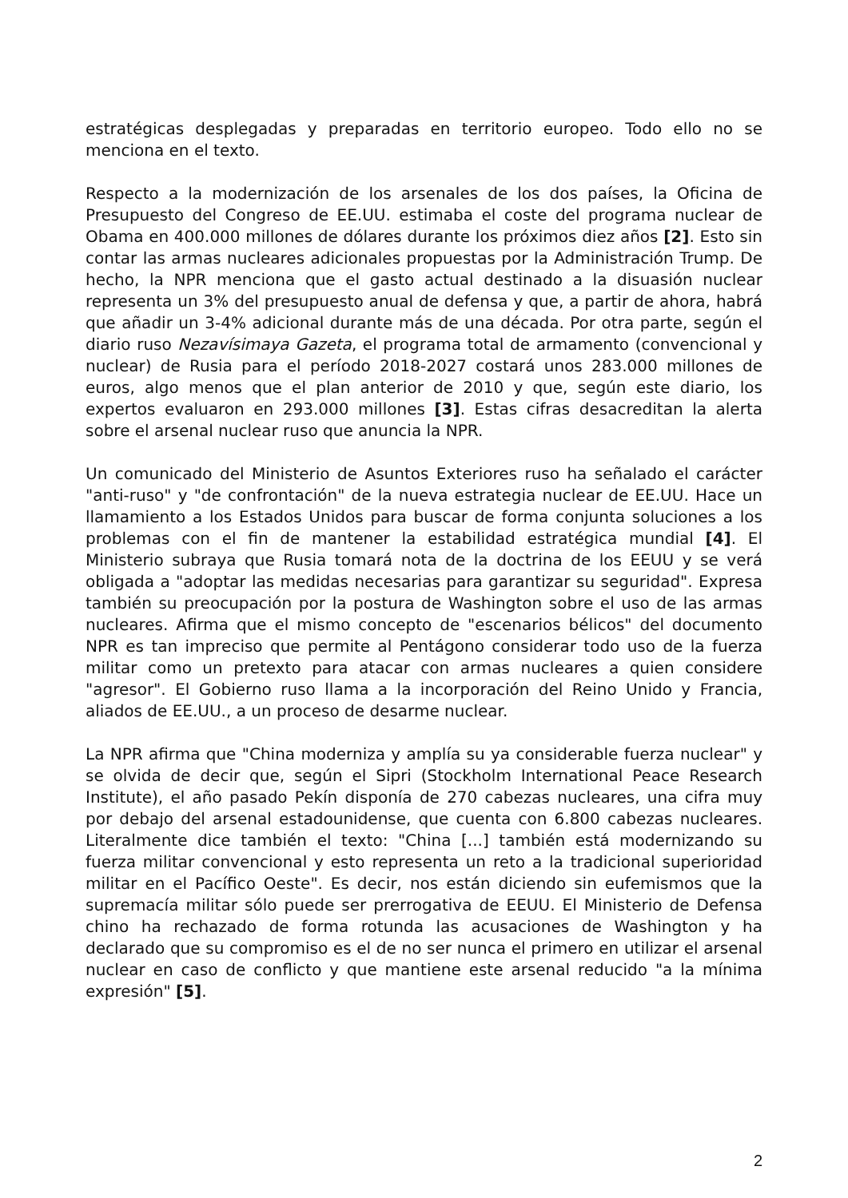estratégicas desplegadas y preparadas en territorio europeo. Todo ello no se menciona en el texto.
Respecto a la modernización de los arsenales de los dos países, la Oficina de Presupuesto del Congreso de EE.UU. estimaba el coste del programa nuclear de Obama en 400.000 millones de dólares durante los próximos diez años [2]. Esto sin contar las armas nucleares adicionales propuestas por la Administración Trump. De hecho, la NPR menciona que el gasto actual destinado a la disuasión nuclear representa un 3% del presupuesto anual de defensa y que, a partir de ahora, habrá que añadir un 3-4% adicional durante más de una década. Por otra parte, según el diario ruso Nezavísimaya Gazeta, el programa total de armamento (convencional y nuclear) de Rusia para el período 2018-2027 costará unos 283.000 millones de euros, algo menos que el plan anterior de 2010 y que, según este diario, los expertos evaluaron en 293.000 millones [3]. Estas cifras desacreditan la alerta sobre el arsenal nuclear ruso que anuncia la NPR.
Un comunicado del Ministerio de Asuntos Exteriores ruso ha señalado el carácter "anti-ruso" y "de confrontación" de la nueva estrategia nuclear de EE.UU. Hace un llamamiento a los Estados Unidos para buscar de forma conjunta soluciones a los problemas con el fin de mantener la estabilidad estratégica mundial [4]. El Ministerio subraya que Rusia tomará nota de la doctrina de los EEUU y se verá obligada a "adoptar las medidas necesarias para garantizar su seguridad". Expresa también su preocupación por la postura de Washington sobre el uso de las armas nucleares. Afirma que el mismo concepto de "escenarios bélicos" del documento NPR es tan impreciso que permite al Pentágono considerar todo uso de la fuerza militar como un pretexto para atacar con armas nucleares a quien considere "agresor". El Gobierno ruso llama a la incorporación del Reino Unido y Francia, aliados de EE.UU., a un proceso de desarme nuclear.
La NPR afirma que "China moderniza y amplía su ya considerable fuerza nuclear" y se olvida de decir que, según el Sipri (Stockholm International Peace Research Institute), el año pasado Pekín disponía de 270 cabezas nucleares, una cifra muy por debajo del arsenal estadounidense, que cuenta con 6.800 cabezas nucleares. Literalmente dice también el texto: "China [...] también está modernizando su fuerza militar convencional y esto representa un reto a la tradicional superioridad militar en el Pacífico Oeste". Es decir, nos están diciendo sin eufemismos que la supremacía militar sólo puede ser prerrogativa de EEUU. El Ministerio de Defensa chino ha rechazado de forma rotunda las acusaciones de Washington y ha declarado que su compromiso es el de no ser nunca el primero en utilizar el arsenal nuclear en caso de conflicto y que mantiene este arsenal reducido "a la mínima expresión" [5].
2